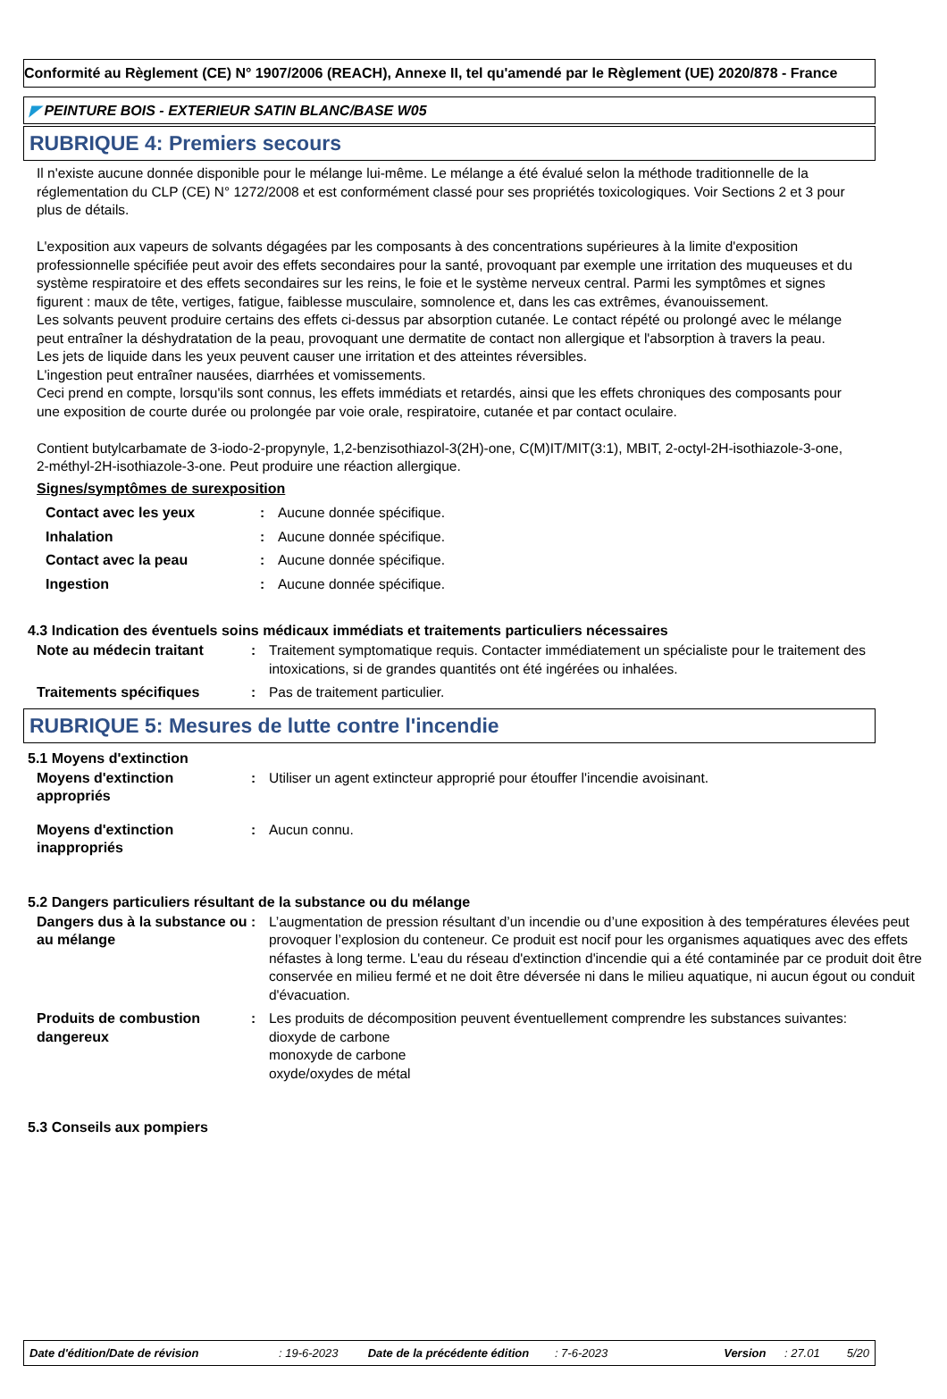Conformité au Règlement (CE) N° 1907/2006 (REACH), Annexe II, tel qu'amendé par le Règlement (UE) 2020/878 - France
◤ PEINTURE BOIS - EXTERIEUR SATIN BLANC/BASE W05
RUBRIQUE 4: Premiers secours
Il n'existe aucune donnée disponible pour le mélange lui-même. Le mélange a été évalué selon la méthode traditionnelle de la réglementation du CLP (CE) N° 1272/2008 et est conformément classé pour ses propriétés toxicologiques. Voir Sections 2 et 3 pour plus de détails.
L'exposition aux vapeurs de solvants dégagées par les composants à des concentrations supérieures à la limite d'exposition professionnelle spécifiée peut avoir des effets secondaires pour la santé, provoquant par exemple une irritation des muqueuses et du système respiratoire et des effets secondaires sur les reins, le foie et le système nerveux central. Parmi les symptômes et signes figurent : maux de tête, vertiges, fatigue, faiblesse musculaire, somnolence et, dans les cas extrêmes, évanouissement.
Les solvants peuvent produire certains des effets ci-dessus par absorption cutanée. Le contact répété ou prolongé avec le mélange peut entraîner la déshydratation de la peau, provoquant une dermatite de contact non allergique et l'absorption à travers la peau.
Les jets de liquide dans les yeux peuvent causer une irritation et des atteintes réversibles.
L'ingestion peut entraîner nausées, diarrhées et vomissements.
Ceci prend en compte, lorsqu'ils sont connus, les effets immédiats et retardés, ainsi que les effets chroniques des composants pour une exposition de courte durée ou prolongée par voie orale, respiratoire, cutanée et par contact oculaire.
Contient butylcarbamate de 3-iodo-2-propynyle, 1,2-benzisothiazol-3(2H)-one, C(M)IT/MIT(3:1), MBIT, 2-octyl-2H-isothiazole-3-one, 2-méthyl-2H-isothiazole-3-one. Peut produire une réaction allergique.
Signes/symptômes de surexposition
| Contact avec les yeux | : | Aucune donnée spécifique. |
| Inhalation | : | Aucune donnée spécifique. |
| Contact avec la peau | : | Aucune donnée spécifique. |
| Ingestion | : | Aucune donnée spécifique. |
4.3 Indication des éventuels soins médicaux immédiats et traitements particuliers nécessaires
| Note au médecin traitant | : | Traitement symptomatique requis. Contacter immédiatement un spécialiste pour le traitement des intoxications, si de grandes quantités ont été ingérées ou inhalées. |
| Traitements spécifiques | : | Pas de traitement particulier. |
RUBRIQUE 5: Mesures de lutte contre l'incendie
5.1 Moyens d'extinction
| Moyens d'extinction appropriés | : | Utiliser un agent extincteur approprié pour étouffer l'incendie avoisinant. |
| Moyens d'extinction inappropriés | : | Aucun connu. |
5.2 Dangers particuliers résultant de la substance ou du mélange
| Dangers dus à la substance ou au mélange | : | L’augmentation de pression résultant d’un incendie ou d’une exposition à des températures élevées peut provoquer l’explosion du conteneur. Ce produit est nocif pour les organismes aquatiques avec des effets néfastes à long terme. L'eau du réseau d'extinction d'incendie qui a été contaminée par ce produit doit être conservée en milieu fermé et ne doit être déversée ni dans le milieu aquatique, ni aucun égout ou conduit d'évacuation. |
| Produits de combustion dangereux | : | Les produits de décomposition peuvent éventuellement comprendre les substances suivantes: dioxyde de carbone monoxyde de carbone oxyde/oxydes de métal |
5.3 Conseils aux pompiers
Date d'édition/Date de révision: 19-6-2023 Date de la précédente édition: 7-6-2023 Version: 27.01 5/20